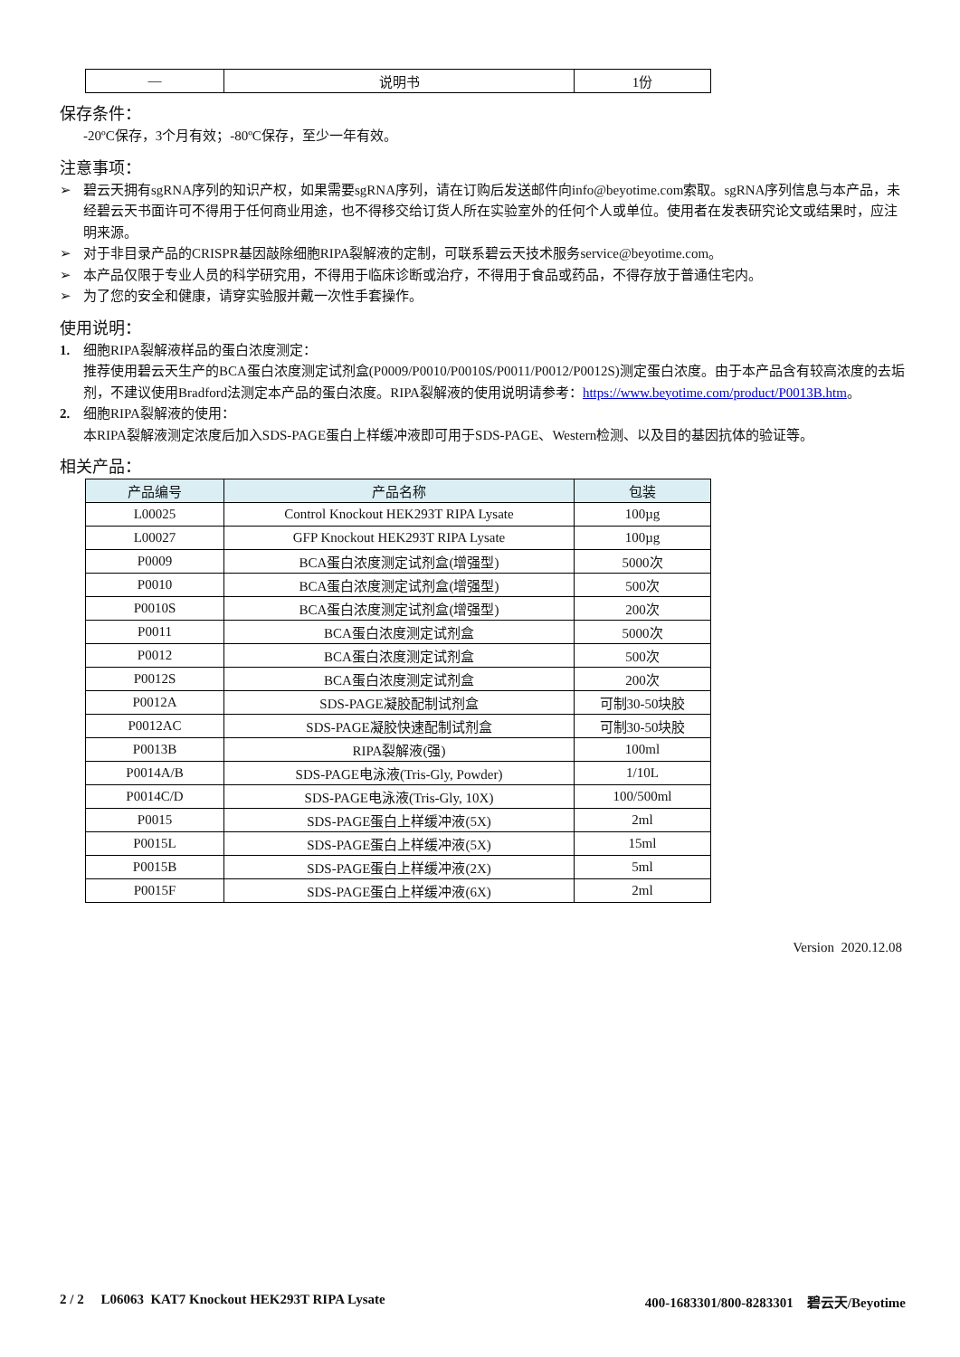| — | 说明书 | 1份 |
保存条件：
-20ºC保存，3个月有效；-80ºC保存，至少一年有效。
注意事项：
➢ 碧云天拥有sgRNA序列的知识产权，如果需要sgRNA序列，请在订购后发送邮件向info@beyotime.com索取。sgRNA序列信息与本产品，未经碧云天书面许可不得用于任何商业用途，也不得移交给订货人所在实验室外的任何个人或单位。使用者在发表研究论文或结果时，应注明来源。
➢ 对于非目录产品的CRISPR基因敲除细胞RIPA裂解液的定制，可联系碧云天技术服务service@beyotime.com。
➢ 本产品仅限于专业人员的科学研究用，不得用于临床诊断或治疗，不得用于食品或药品，不得存放于普通住宅内。
➢ 为了您的安全和健康，请穿实验服并戴一次性手套操作。
使用说明：
1. 细胞RIPA裂解液样品的蛋白浓度测定：
推荐使用碧云天生产的BCA蛋白浓度测定试剂盒(P0009/P0010/P0010S/P0011/P0012/P0012S)测定蛋白浓度。由于本产品含有较高浓度的去垢剂，不建议使用Bradford法测定本产品的蛋白浓度。RIPA裂解液的使用说明请参考：https://www.beyotime.com/product/P0013B.htm。
2. 细胞RIPA裂解液的使用：
本RIPA裂解液测定浓度后加入SDS-PAGE蛋白上样缓冲液即可用于SDS-PAGE、Western检测、以及目的基因抗体的验证等。
相关产品：
| 产品编号 | 产品名称 | 包装 |
| --- | --- | --- |
| L00025 | Control Knockout HEK293T RIPA Lysate | 100µg |
| L00027 | GFP Knockout HEK293T RIPA Lysate | 100µg |
| P0009 | BCA蛋白浓度测定试剂盒(增强型) | 5000次 |
| P0010 | BCA蛋白浓度测定试剂盒(增强型) | 500次 |
| P0010S | BCA蛋白浓度测定试剂盒(增强型) | 200次 |
| P0011 | BCA蛋白浓度测定试剂盒 | 5000次 |
| P0012 | BCA蛋白浓度测定试剂盒 | 500次 |
| P0012S | BCA蛋白浓度测定试剂盒 | 200次 |
| P0012A | SDS-PAGE凝胶配制试剂盒 | 可制30-50块胶 |
| P0012AC | SDS-PAGE凝胶快速配制试剂盒 | 可制30-50块胶 |
| P0013B | RIPA裂解液(强) | 100ml |
| P0014A/B | SDS-PAGE电泳液(Tris-Gly, Powder) | 1/10L |
| P0014C/D | SDS-PAGE电泳液(Tris-Gly, 10X) | 100/500ml |
| P0015 | SDS-PAGE蛋白上样缓冲液(5X) | 2ml |
| P0015L | SDS-PAGE蛋白上样缓冲液(5X) | 15ml |
| P0015B | SDS-PAGE蛋白上样缓冲液(2X) | 5ml |
| P0015F | SDS-PAGE蛋白上样缓冲液(6X) | 2ml |
Version 2020.12.08
2 / 2 L06063 KAT7 Knockout HEK293T RIPA Lysate 400-1683301/800-8283301 碧云天/Beyotime